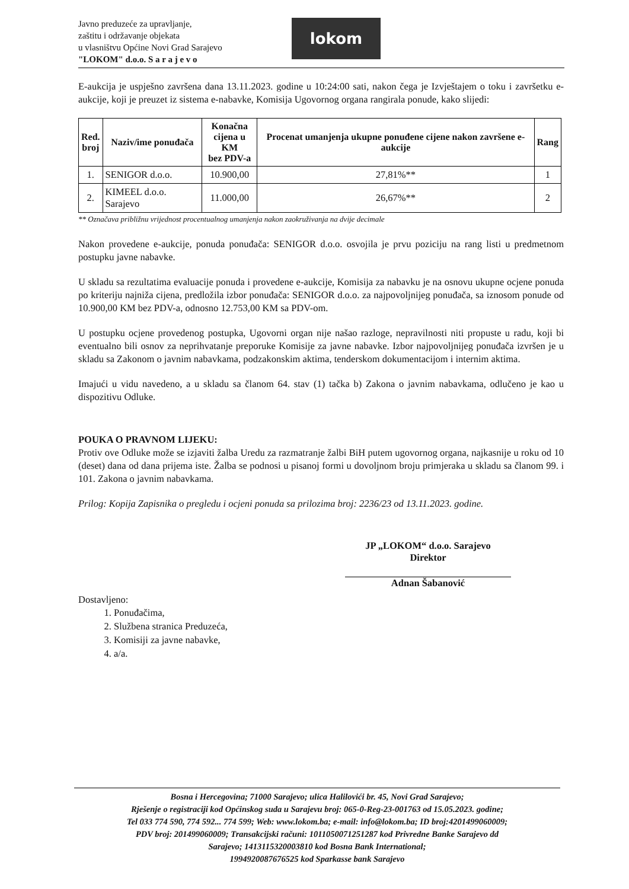Javno preduzeće za upravljanje,
zaštitu i održavanje objekata
u vlasništvu Općine Novi Grad Sarajevo
"LOKOM" d.o.o. S a r a j e v o
lokom
E-aukcija je uspješno završena dana 13.11.2023. godine u 10:24:00 sati, nakon čega je Izvještajem o toku i završetku e-aukcije, koji je preuzet iz sistema e-nabavke, Komisija Ugovornog organa rangirala ponude, kako slijedi:
| Red. broj | Naziv/ime ponuđača | Konačna cijena u KM bez PDV-a | Procenat umanjenja ukupne ponuđene cijene nakon završene e-aukcije | Rang |
| --- | --- | --- | --- | --- |
| 1. | SENIGOR d.o.o. | 10.900,00 | 27,81%** | 1 |
| 2. | KIMEEL d.o.o. Sarajevo | 11.000,00 | 26,67%** | 2 |
** Označava približnu vrijednost procentualnog umanjenja nakon zaokruživanja na dvije decimale
Nakon provedene e-aukcije, ponuda ponuđača: SENIGOR d.o.o. osvojila je prvu poziciju na rang listi u predmetnom postupku javne nabavke.
U skladu sa rezultatima evaluacije ponuda i provedene e-aukcije, Komisija za nabavku je na osnovu ukupne ocjene ponuda po kriteriju najniža cijena, predložila izbor ponuđača: SENIGOR d.o.o. za najpovoljnijeg ponuđača, sa iznosom ponude od 10.900,00 KM bez PDV-a, odnosno 12.753,00 KM sa PDV-om.
U postupku ocjene provedenog postupka, Ugovorni organ nije našao razloge, nepravilnosti niti propuste u radu, koji bi eventualno bili osnov za neprihvatanje preporuke Komisije za javne nabavke. Izbor najpovoljnijeg ponuđača izvršen je u skladu sa Zakonom o javnim nabavkama, podzakonskim aktima, tenderskom dokumentacijom i internim aktima.
Imajući u vidu navedeno, a u skladu sa članom 64. stav (1) tačka b) Zakona o javnim nabavkama, odlučeno je kao u dispozitivu Odluke.
POUKA O PRAVNOM LIJEKU:
Protiv ove Odluke može se izjaviti žalba Uredu za razmatranje žalbi BiH putem ugovornog organa, najkasnije u roku od 10 (deset) dana od dana prijema iste. Žalba se podnosi u pisanoj formi u dovoljnom broju primjeraka u skladu sa članom 99. i 101. Zakona o javnim nabavkama.
Prilog: Kopija Zapisnika o pregledu i ocjeni ponuda sa prilozima broj: 2236/23 od 13.11.2023. godine.
JP „LOKOM“ d.o.o. Sarajevo
Direktor
Adnan Šabanović
Dostavljeno:
1. Ponuđačima,
2. Službena stranica Preduzeća,
3. Komisiji za javne nabavke,
4. a/a.
Bosna i Hercegovina; 71000 Sarajevo; ulica Halilovići br. 45, Novi Grad Sarajevo;
Rješenje o registraciji kod Općinskog suda u Sarajevu broj: 065-0-Reg-23-001763 od 15.05.2023. godine;
Tel 033 774 590, 774 592... 774 599; Web: www.lokom.ba; e-mail: info@lokom.ba; ID broj:4201499060009;
PDV broj: 201499060009; Transakcijski računi: 1011050071251287 kod Privredne Banke Sarajevo dd
Sarajevo; 1413115320003810 kod Bosna Bank International;
1994920087676525 kod Sparkasse bank Sarajevo